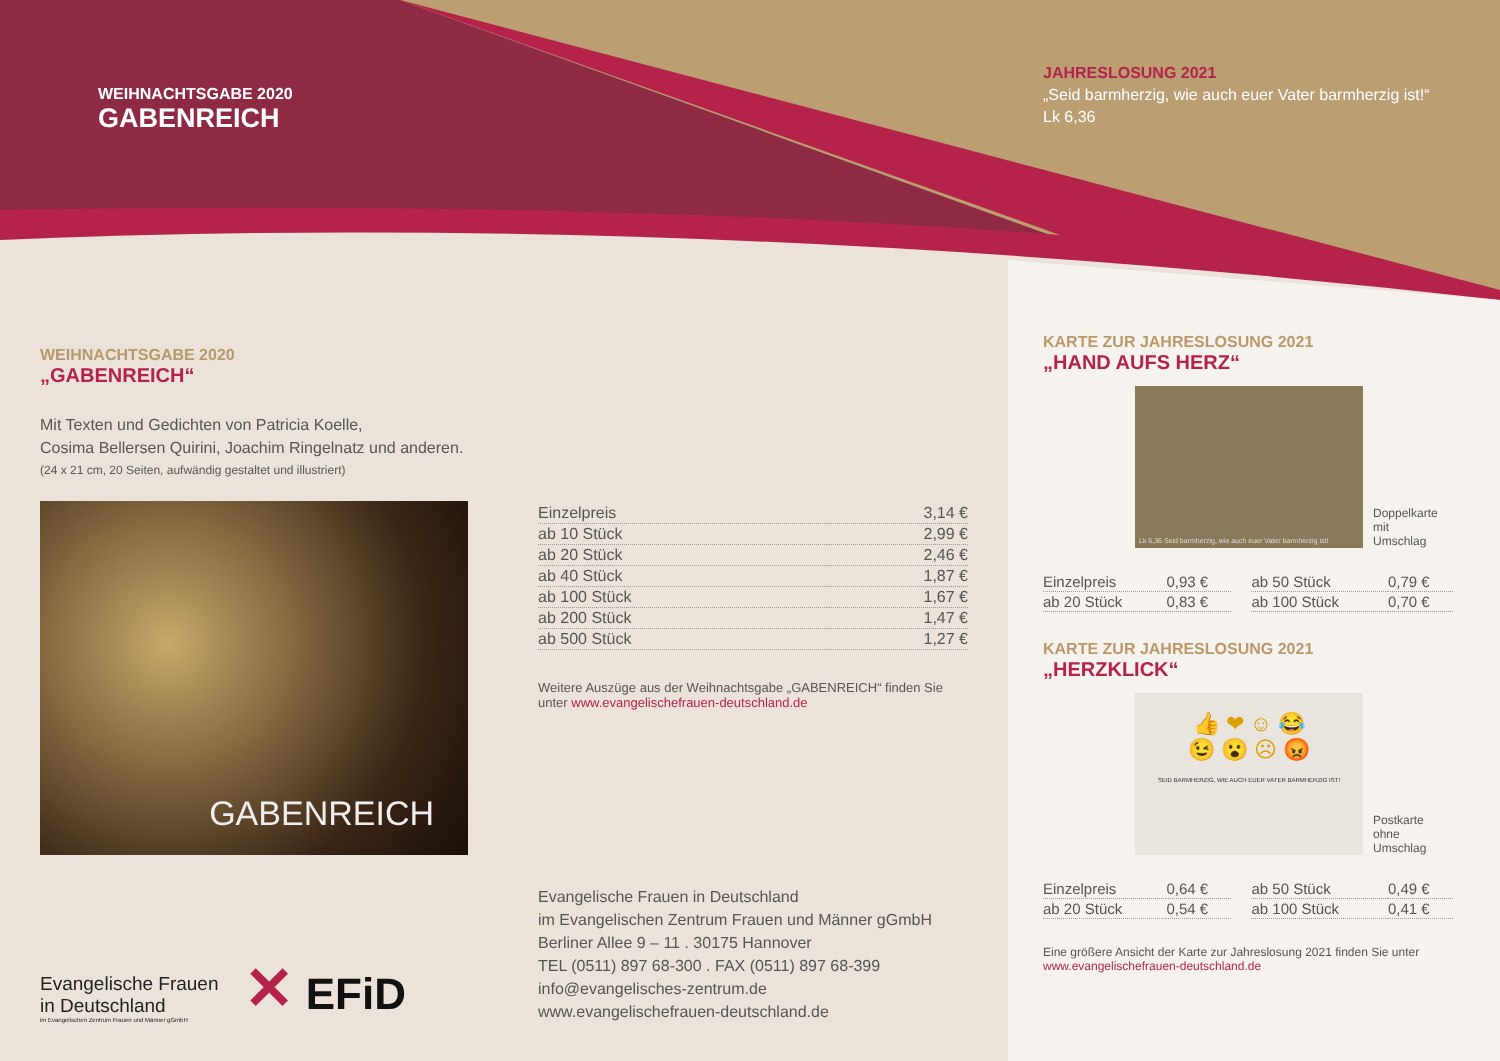WEIHNACHTSGABE 2020
GABENREICH
WEIHNACHTSGABE 2020
„GABENREICH“
Mit Texten und Gedichten von Patricia Koelle,
Cosima Bellersen Quirini, Joachim Ringelnatz und anderen.
(24 x 21 cm, 20 Seiten, aufwändig gestaltet und illustriert)
GABENREICH
| Einzelpreis | 3,14 € |
| ab 10 Stück | 2,99 € |
| ab 20 Stück | 2,46 € |
| ab 40 Stück | 1,87 € |
| ab 100 Stück | 1,67 € |
| ab 200 Stück | 1,47 € |
| ab 500 Stück | 1,27 € |
Weitere Auszüge aus der Weihnachtsgabe „GABENREICH“ finden Sie unter www.evangelischefrauen-deutschland.de
Evangelische Frauen
in Deutschland
im Evangelischen Zentrum Frauen und Männer gGmbH
✕ EFiD
Evangelische Frauen in Deutschland
im Evangelischen Zentrum Frauen und Männer gGmbH
Berliner Allee 9 – 11 . 30175 Hannover
TEL (0511) 897 68-300 . FAX (0511) 897 68-399
info@evangelisches-zentrum.de
www.evangelischefrauen-deutschland.de
JAHRESLOSUNG 2021
„Seid barmherzig, wie auch euer Vater barmherzig ist!“
Lk 6,36
KARTE ZUR JAHRESLOSUNG 2021
„HAND AUFS HERZ“
Lk 6,36 Seid barmherzig, wie auch euer Vater barmherzig ist!
Doppelkarte
mit
Umschlag
| Einzelpreis | 0,93 € | | ab 50 Stück | 0,79 € |
| ab 20 Stück | 0,83 € | | ab 100 Stück | 0,70 € |
KARTE ZUR JAHRESLOSUNG 2021
„HERZKLICK“
👍 ❤ ☺ 😂
😉 😮 ☹ 😡
SEID BARMHERZIG, WIE AUCH EUER VATER BARMHERZIG IST!
Postkarte
ohne
Umschlag
| Einzelpreis | 0,64 € | | ab 50 Stück | 0,49 € |
| ab 20 Stück | 0,54 € | | ab 100 Stück | 0,41 € |
Eine größere Ansicht der Karte zur Jahreslosung 2021 finden Sie unter www.evangelischefrauen-deutschland.de